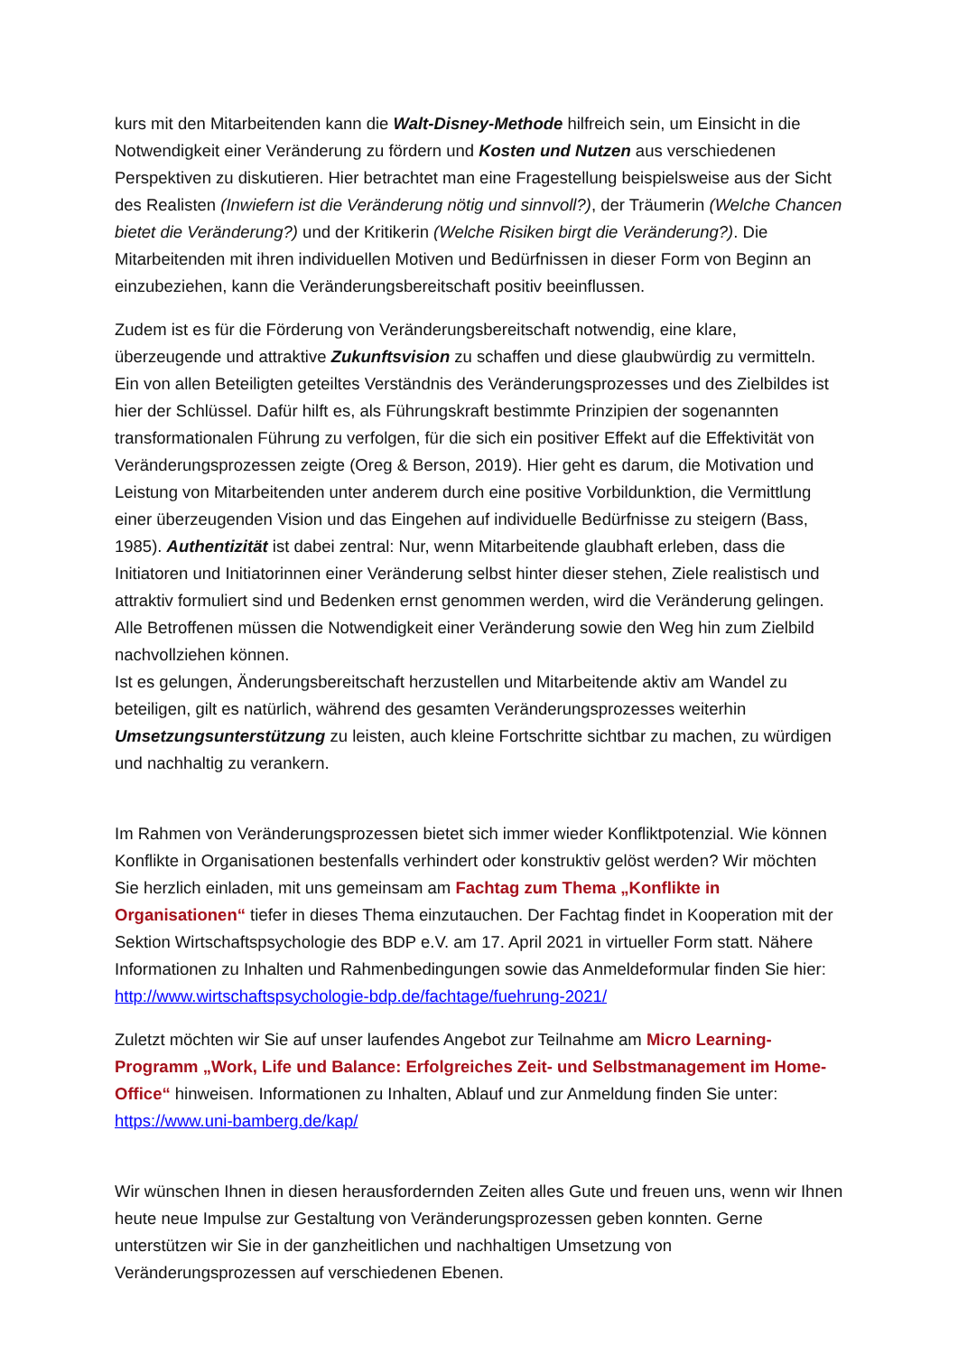kurs mit den Mitarbeitenden kann die Walt-Disney-Methode hilfreich sein, um Einsicht in die Notwendigkeit einer Veränderung zu fördern und Kosten und Nutzen aus verschiedenen Perspektiven zu diskutieren. Hier betrachtet man eine Fragestellung beispielsweise aus der Sicht des Realisten (Inwiefern ist die Veränderung nötig und sinnvoll?), der Träumerin (Welche Chancen bietet die Veränderung?) und der Kritikerin (Welche Risiken birgt die Veränderung?). Die Mitarbeitenden mit ihren individuellen Motiven und Bedürfnissen in dieser Form von Beginn an einzubeziehen, kann die Veränderungsbereitschaft positiv beeinflussen.
Zudem ist es für die Förderung von Veränderungsbereitschaft notwendig, eine klare, überzeugende und attraktive Zukunftsvision zu schaffen und diese glaubwürdig zu vermitteln. Ein von allen Beteiligten geteiltes Verständnis des Veränderungsprozesses und des Zielbildes ist hier der Schlüssel. Dafür hilft es, als Führungskraft bestimmte Prinzipien der sogenannten transformationalen Führung zu verfolgen, für die sich ein positiver Effekt auf die Effektivität von Veränderungsprozessen zeigte (Oreg & Berson, 2019). Hier geht es darum, die Motivation und Leistung von Mitarbeitenden unter anderem durch eine positive Vorbildunktion, die Vermittlung einer überzeugenden Vision und das Eingehen auf individuelle Bedürfnisse zu steigern (Bass, 1985). Authentizität ist dabei zentral: Nur, wenn Mitarbeitende glaubhaft erleben, dass die Initiatoren und Initiatorinnen einer Veränderung selbst hinter dieser stehen, Ziele realistisch und attraktiv formuliert sind und Bedenken ernst genommen werden, wird die Veränderung gelingen. Alle Betroffenen müssen die Notwendigkeit einer Veränderung sowie den Weg hin zum Zielbild nachvollziehen können.
Ist es gelungen, Änderungsbereitschaft herzustellen und Mitarbeitende aktiv am Wandel zu beteiligen, gilt es natürlich, während des gesamten Veränderungsprozesses weiterhin Umsetzungsunterstützung zu leisten, auch kleine Fortschritte sichtbar zu machen, zu würdigen und nachhaltig zu verankern.
Im Rahmen von Veränderungsprozessen bietet sich immer wieder Konfliktpotenzial. Wie können Konflikte in Organisationen bestenfalls verhindert oder konstruktiv gelöst werden? Wir möchten Sie herzlich einladen, mit uns gemeinsam am Fachtag zum Thema „Konflikte in Organisationen“ tiefer in dieses Thema einzutauchen. Der Fachtag findet in Kooperation mit der Sektion Wirtschaftspsychologie des BDP e.V. am 17. April 2021 in virtueller Form statt. Nähere Informationen zu Inhalten und Rahmenbedingungen sowie das Anmeldeformular finden Sie hier: http://www.wirtschaftspsychologie-bdp.de/fachtage/fuehrung-2021/
Zuletzt möchten wir Sie auf unser laufendes Angebot zur Teilnahme am Micro Learning-Programm „Work, Life und Balance: Erfolgreiches Zeit- und Selbstmanagement im Home-Office“ hinweisen. Informationen zu Inhalten, Ablauf und zur Anmeldung finden Sie unter: https://www.uni-bamberg.de/kap/
Wir wünschen Ihnen in diesen herausfordernden Zeiten alles Gute und freuen uns, wenn wir Ihnen heute neue Impulse zur Gestaltung von Veränderungsprozessen geben konnten. Gerne unterstützen wir Sie in der ganzheitlichen und nachhaltigen Umsetzung von Veränderungsprozessen auf verschiedenen Ebenen.